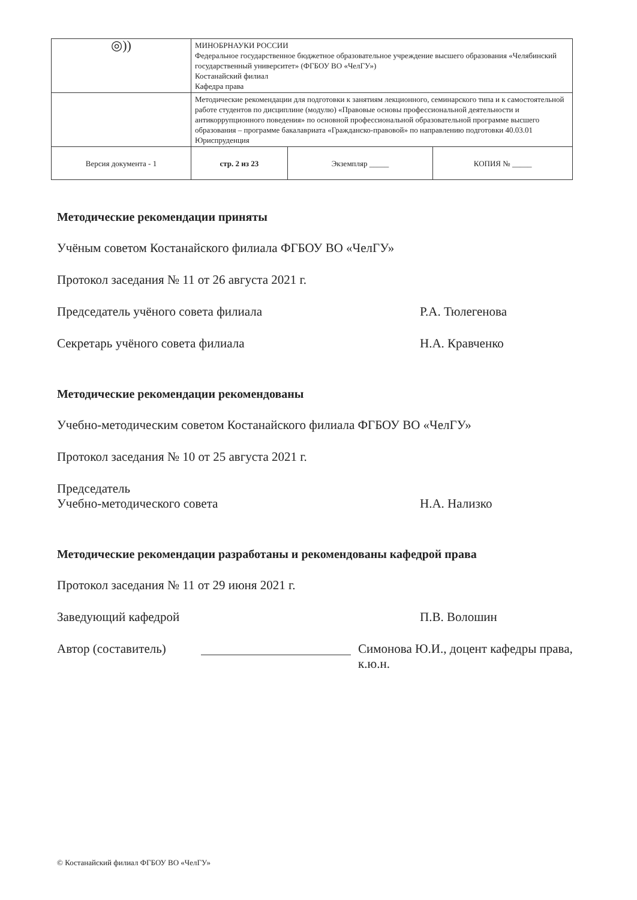| ◎)) | МИНОБРНАУКИ РОССИИ Федеральное государственное бюджетное образовательное учреждение высшего образования «Челябинский государственный университет» (ФГБОУ ВО «ЧелГУ») Костанайский филиал Кафедра права | | |
| | Методические рекомендации для подготовки к занятиям лекционного, семинарского типа и к самостоятельной работе студентов по дисциплине (модулю) «Правовые основы профессиональной деятельности и антикоррупционного поведения» по основной профессиональной образовательной программе высшего образования – программе бакалавриата «Гражданско-правовой» по направлению подготовки 40.03.01 Юриспруденция | | |
| Версия документа - 1 | стр. 2 из 23 | Экземпляр _____ | КОПИЯ № _____ |
Методические рекомендации приняты
Учёным советом Костанайского филиала ФГБОУ ВО «ЧелГУ»
Протокол заседания № 11 от 26 августа 2021 г.
Председатель учёного совета филиала Р.А. Тюлегенова
Секретарь учёного совета филиала Н.А. Кравченко
Методические рекомендации рекомендованы
Учебно-методическим советом Костанайского филиала ФГБОУ ВО «ЧелГУ»
Протокол заседания № 10 от 25 августа 2021 г.
Председатель
Учебно-методического совета
Н.А. Нализко
Методические рекомендации разработаны и рекомендованы кафедрой права
Протокол заседания № 11 от 29 июня 2021 г.
Заведующий кафедрой П.В. Волошин
Автор (составитель) Симонова Ю.И., доцент кафедры права, к.ю.н.
© Костанайский филиал ФГБОУ ВО «ЧелГУ»